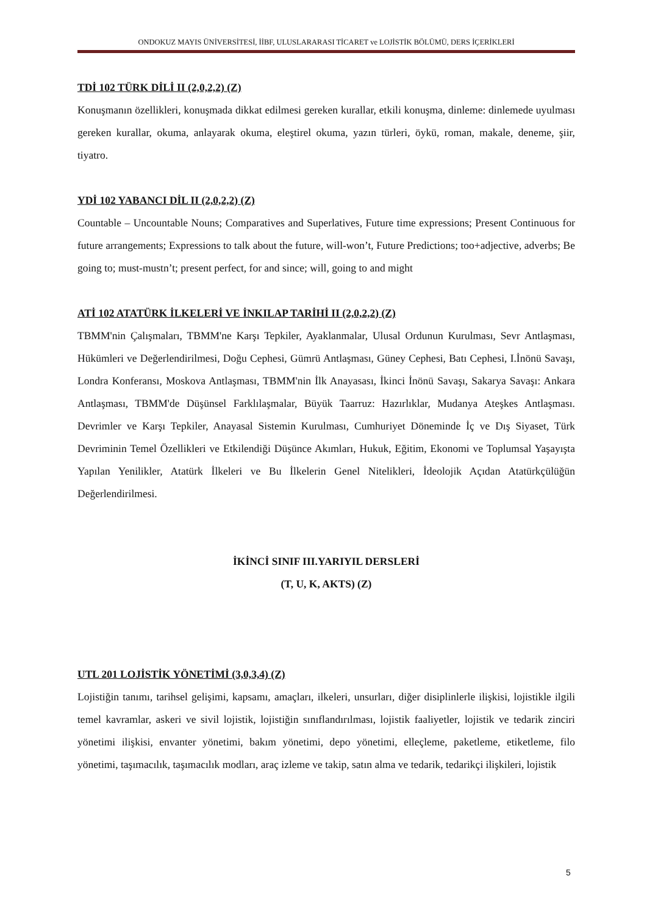ONDOKUZ MAYIS ÜNİVERSİTESİ, İİBF, ULUSLARARASI TİCARET ve LOJİSTİK BÖLÜMÜ, DERS İÇERİKLERİ
TDİ 102 TÜRK DİLİ II (2,0,2,2) (Z)
Konuşmanın özellikleri, konuşmada dikkat edilmesi gereken kurallar, etkili konuşma, dinleme: dinlemede uyulması gereken kurallar, okuma, anlayarak okuma, eleştirel okuma, yazın türleri, öykü, roman, makale, deneme, şiir, tiyatro.
YDİ 102 YABANCI DİL II (2,0,2,2) (Z)
Countable – Uncountable Nouns; Comparatives and Superlatives, Future time expressions; Present Continuous for future arrangements; Expressions to talk about the future, will-won’t, Future Predictions; too+adjective, adverbs; Be going to; must-mustn’t; present perfect, for and since; will, going to and might
ATİ 102 ATATÜRK İLKELERİ VE İNKILAP TARİHİ II (2,0,2,2) (Z)
TBMM'nin Çalışmaları, TBMM'ne Karşı Tepkiler, Ayaklanmalar, Ulusal Ordunun Kurulması, Sevr Antlaşması, Hükümleri ve Değerlendirilmesi, Doğu Cephesi, Gümrü Antlaşması, Güney Cephesi, Batı Cephesi, I.İnönü Savaşı, Londra Konferansı, Moskova Antlaşması, TBMM'nin İlk Anayasası, İkinci İnönü Savaşı, Sakarya Savaşı: Ankara Antlaşması, TBMM'de Düşünsel Farklılaşmalar, Büyük Taarruz: Hazırlıklar, Mudanya Ateşkes Antlaşması. Devrimler ve Karşı Tepkiler, Anayasal Sistemin Kurulması, Cumhuriyet Döneminde İç ve Dış Siyaset, Türk Devriminin Temel Özellikleri ve Etkilendiği Düşünce Akımları, Hukuk, Eğitim, Ekonomi ve Toplumsal Yaşayışta Yapılan Yenilikler, Atatürk İlkeleri ve Bu İlkelerin Genel Nitelikleri, İdeolojik Açıdan Atatürkçülüğün Değerlendirilmesi.
İKİNCİ SINIF III.YARIYIL DERSLERİ
(T, U, K, AKTS) (Z)
UTL 201 LOJİSTİK YÖNETİMİ (3,0,3,4) (Z)
Lojistiğin tanımı, tarihsel gelişimi, kapsamı, amaçları, ilkeleri, unsurları, diğer disiplinlerle ilişkisi, lojistikle ilgili temel kavramlar, askeri ve sivil lojistik, lojistiğin sınıflandırılması, lojistik faaliyetler, lojistik ve tedarik zinciri yönetimi ilişkisi, envanter yönetimi, bakım yönetimi, depo yönetimi, elleçleme, paketleme, etiketleme, filo yönetimi, taşımacılık, taşımacılık modları, araç izleme ve takip, satın alma ve tedarik, tedarikçi ilişkileri, lojistik
5